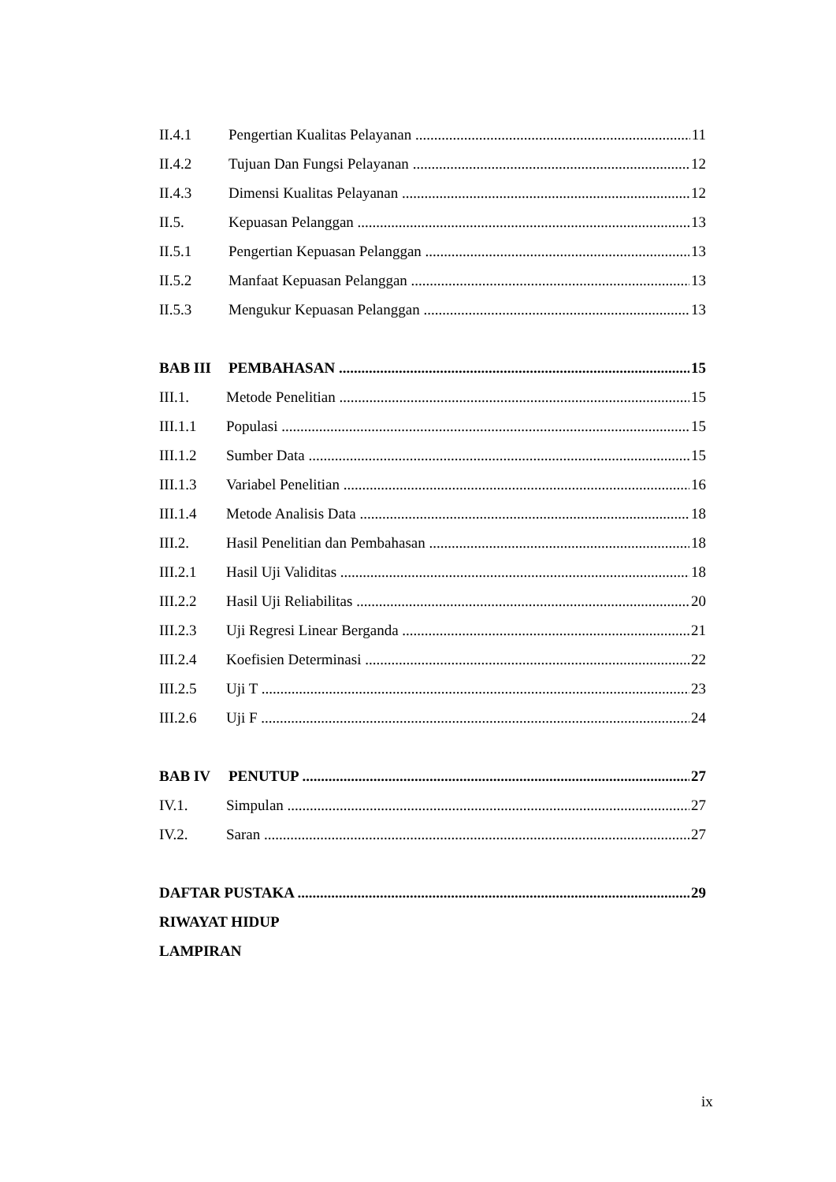II.4.1 Pengertian Kualitas Pelayanan 11
II.4.2 Tujuan Dan Fungsi Pelayanan 12
II.4.3 Dimensi Kualitas Pelayanan 12
II.5. Kepuasan Pelanggan 13
II.5.1 Pengertian Kepuasan Pelanggan 13
II.5.2 Manfaat Kepuasan Pelanggan 13
II.5.3 Mengukur Kepuasan Pelanggan 13
BAB III PEMBAHASAN 15
III.1. Metode Penelitian 15
III.1.1 Populasi 15
III.1.2 Sumber Data 15
III.1.3 Variabel Penelitian 16
III.1.4 Metode Analisis Data 18
III.2. Hasil Penelitian dan Pembahasan 18
III.2.1 Hasil Uji Validitas 18
III.2.2 Hasil Uji Reliabilitas 20
III.2.3 Uji Regresi Linear Berganda 21
III.2.4 Koefisien Determinasi 22
III.2.5 Uji T 23
III.2.6 Uji F 24
BAB IV PENUTUP 27
IV.1. Simpulan 27
IV.2. Saran 27
DAFTAR PUSTAKA 29
RIWAYAT HIDUP
LAMPIRAN
ix